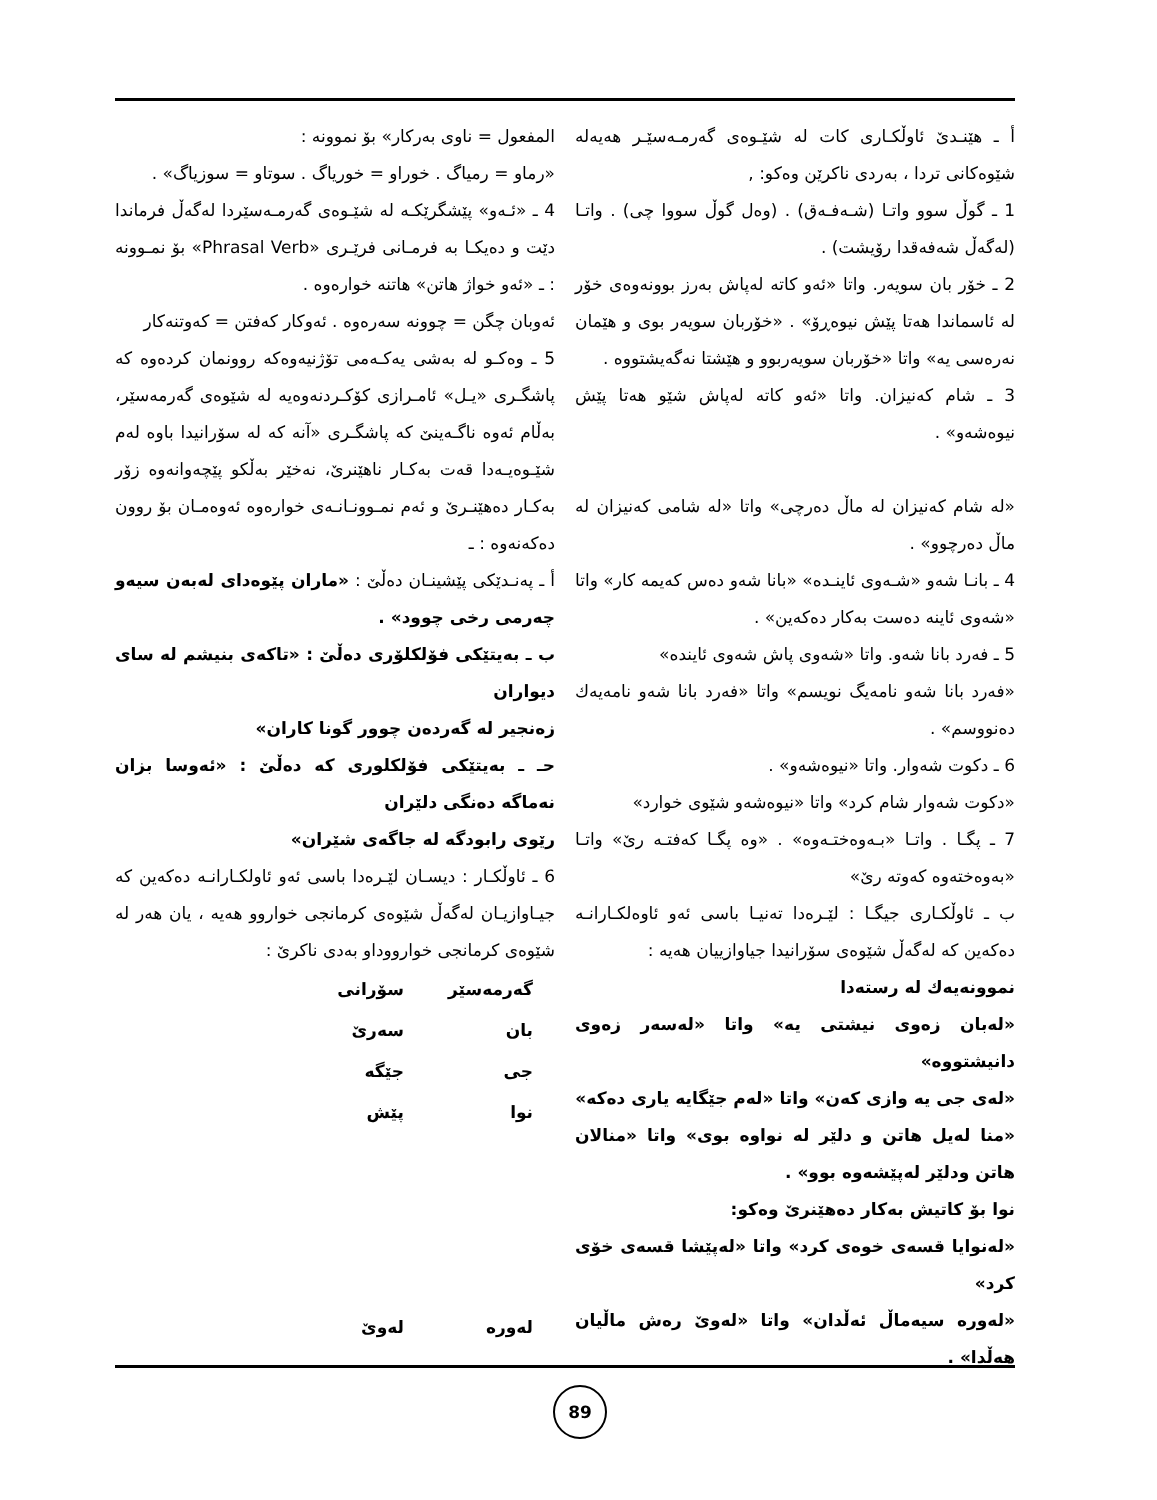المفعول = ناوی بەرکار» بۆ نموونە :
«رماو = رمیاگ . خوراو = خوریاگ . سوتاو = سوزیاگ» .
4 ـ «ئـەو» پێشگرێکـە لە شێـوەی گەرمـەسێردا لەگەڵ فرماندا دێت و دەیکـا بە فرمـانی فرێـری «Phrasal Verb» بۆ نمـوونە : ـ «ئەو خواژ هاتن» هاتنە خوارەوە .
ئەوبان چگن = چوونە سەرەوە . ئەوکار کەفتن = کەوتنەکار
5 ـ وەکـو لە بەشی یەکـەمی تۆژنیەوەکە روونمان کردەوە کە پاشگـری «یـل» ئامـرازی کۆکـردنەوەیە لە شێوەی گەرمەسێر، بەڵام ئەوە ناگـەینێ کە پاشگـری «آنە کە لە سۆرانیدا باوە لەم شێـوەیـەدا قەت بەکـار ناهێنرێ، نەخێر بەڵکو پێچەوانەوە زۆر بەکـار دەهێنـرێ و ئەم نمـوونـانـەی خوارەوە ئەوەمـان بۆ روون دەکەنەوە : ـ
أ ـ پەنـدێکی پێشینـان دەڵێ : «ماران پێوەدای لەبەن سیەو چەرمی رخی چوود» .
ب ـ بەیتێکی فۆلکلۆری دەڵێ : «تاکەی بنیشم لە سای دیواران
زەنجیر لە گەردەن چوور گونا کاران»
حـ ـ بەیتێکی فۆلکلوری کە دەڵێ : «ئەوسا بزان نەماگە دەنگی دلێران
رێوی رابودگە لە جاگەی شێران»
6 ـ ئاوڵکـار : دیسـان لێـرەدا باسی ئەو ئاولکـارانـە دەکەین کە جیـاوازیـان لەگەڵ شێوەی کرمانجی خواروو هەیە ، یان هەر لە شێوەی کرمانجی خوارووداو بەدی ناکرێ :
| گەرمەسێر | سۆرانی |
| بان | سەرێ |
| جی | جێگە |
| نوا | پێش |
| لەورە | لەوێ |
أ ـ هێنـدێ ئاوڵکـاری کات لە شێـوەی گەرمـەسێـر هەیەلە شێوەکانی تردا ، بەردی ناکرێن وەکو: ,
1 ـ گوڵ سوو واتـا (شـەفـەق) . (وەل گوڵ سووا چی) . واتـا (لەگەڵ شەفەقدا رۆیشت) .
2 ـ خۆر بان سویەر. واتا «ئەو کاتە لەپاش بەرز بوونەوەی خۆر لە ئاسماندا هەتا پێش نیوەڕۆ» . «خۆربان سویەر بوی و هێمان نەرەسی یە» واتا «خۆربان سویەربوو و هێشتا نەگەیشتووە .
3 ـ شام کەنیزان. واتا «ئەو کاتە لەپاش شێو هەتا پێش نیوەشەو» .
«لە شام کەنیزان لە ماڵ دەرچی» واتا «لە شامی کەنیزان لە ماڵ دەرچوو» .
4 ـ بانـا شەو «شـەوی ئاینـدە» «بانا شەو دەس کەیمە کار» واتا «شەوی ئاینە دەست بەکار دەکەین» .
5 ـ فەرد بانا شەو. واتا «شەوی پاش شەوی ئایندە»
«فەرد بانا شەو نامەیگ نویسم» واتا «فەرد بانا شەو نامەیەك دەنووسم» .
6 ـ دکوت شەوار. واتا «نیوەشەو» .
«دکوت شەوار شام کرد» واتا «نیوەشەو شێوی خوارد»
7 ـ پگـا . واتـا «بـەوەختـەوە» . «وە پگـا کەفتـە رێ» واتـا «بەوەختەوە کەوتە رێ»
ب ـ ئاوڵکـاری جیگـا : لێـرەدا تەنیـا باسی ئەو ئاوەلکـارانـە دەکەین کە لەگەڵ شێوەی سۆرانیدا جیاوازییان هەیە :
نموونەیەك لە رستەدا
«لەبان زەوی نیشتی یە» واتا «لەسەر زەوی دانیشتووە»
«لەی جی یە وازی کەن» واتا «لەم جێگایە یاری دەکە»
«منا لەیل هاتن و دلێر لە نواوە بوی» واتا «منالان هاتن ودلێر لەپێشەوە بوو» .
نوا بۆ کاتیش بەکار دەهێنرێ وەکو:
«لەنوایا قسەی خوەی کرد» واتا «لەپێشا قسەی خۆی کرد»
«لەورە سیەماڵ ئەڵدان» واتا «لەوێ رەش ماڵیان هەڵدا» .
89